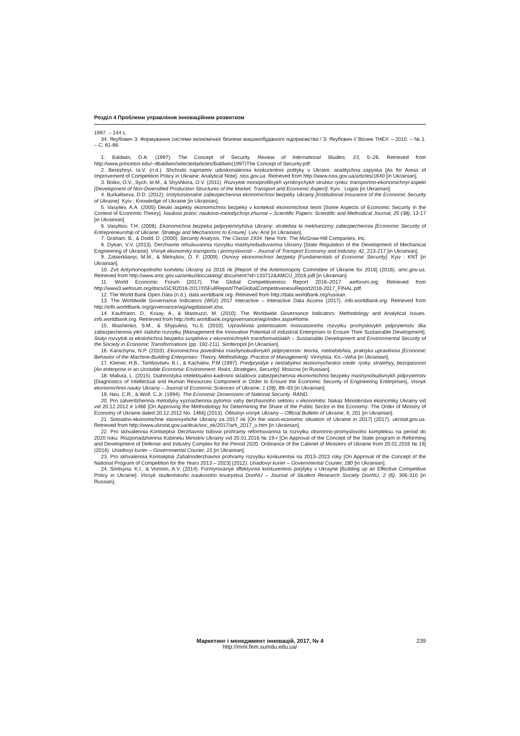Розділ 4 Проблеми управління інноваційним розвитком
1997. – 144 с.
34. Якубович З. Формування системи економічної безпеки машинобудівного підприємства / З. Якубович // Вісник ТНЕУ. – 2010. – № 1. – С. 81-86.
1. Baldwin, D.A. (1997). The Concept of Security. Review of International Studies, 23, 5–26. Retrieved from http://www.princeton.edu/~dbaldwin/selectedarticles/Baldwin(1997)The Concept of Security.pdf.
2. Berezhnyi, Ia.V. (n.d.). Shchodo napriamiv udoskonalennia konkurentnoi polityky v Ukraini: analitychna zapyska [As for Areas of Improvement of Competition Policy in Ukraine: Analytical Note]. niss.gov.ua. Retrieved from http://www.niss.gov.ua/articles/1640 [in Ukrainian].
3. Boiko, O.V., Sych, Ie.M., & Shyshkina, O.V. (2011). Rozvytok monoprofilnykh vyrobnychykh struktur rynku: transportno-ekonomichnyi aspekt [Development of Non-Diversified Production Structures of the Market, Transport and Economic Aspect]. Kyiv : Logos [in Ukrainian].
4. Burkaltseva, D.D. (2012). Instytutsionalne zabezpechennia ekonomichnoi bezpeky Ukrainy [Institutional Insurance of the Economic Security of Ukraine]. Kyiv : Knowledge of Ukraine [in Ukrainian].
5. Vasyliev, A.A. (2005) Deiaki aspekty ekonomichnoi bezpeky v konteksti ekonomichnoi teorii [Some Aspects of Economic Security in the Context of Economic Theory]. Naukovi pratsi: naukovo-metodychnyi zhurnal – Scientific Papers: Scientific and Methodical Journal, 25 (38), 13-17 [in Ukrainian].
6. Vasyltsiv, T.H. (2008). Ekonomichna bezpeka pidpryiemnytstva Ukrainy: stratehiia ta mekhanizmy zabezpechennia [Economic Security of Entrepreneurship of Ukraine: Strategy and Mechanisms to Ensure]. Lviv: Aral [in Ukrainian].
7. Graham, B., & Dodd, D. (2000). Security Analysis. The Classic 1934. New York: The McGraw-Hill Companies, Inc.
8. Dykan, V.V. (2013). Derzhavne rehuliuvannia rozvytku mashynobuduvannia Ukrainy [State Regulation of the Development of Mechanical Engineering of Ukraine]. Visnyk ekonomiky transportu i promyslovosti – Journal of Transport Economy and Industry, 42, 213-217 [in Ukrainian].
9. Zatserklianyi, M.M., & Melnykov, O. F. (2009). Osnovy ekonomichnoi bezpeky [Fundamentals of Economic Security]. Kyiv : KNT [in Ukrainian].
10. Zvit Antymonopolnoho komitetu Ukrainy za 2016 rik [Report of the Antimonopoly Committee of Ukraine for 2016] (2016). amc.gov.ua. Retrieved from http://www.amc.gov.ua/amku/doccatalog/ document?id=133712&AMCU_2016.pdf [in Ukrainian].
11. World Economic Forum (2017). The Global Competitiveness Report 2016–2017. weforum.org. Retrieved from http://www3.weforum.org/docs/GCR2016-2017/05FullReport/TheGlobalCompetitivenessReport2016-2017_FINAL.pdf.
12. The World Bank Open Data (n.d.). data.worldbank.org. Retrieved from http://data.worldbank.org/russian.
13. The Worldwide Governance Indicators (WGI) 2017 Interactive – Interactive Data Access (2017). info.worldbank.org. Retrieved from http://info.worldbank.org/governance/wgi/wgidataset.xlsx.
14. Kaufmann, D., Kraay, A., & Mastruzzi, M. (2010). The Worldwide Governance Indicators: Methodology and Analytical Issues. info.worldbank.org. Retrieved from http://info.worldbank.org/governance/wgi/index.aspx#home.
15. Illiashenko, S.M., & Shypulina, Yu.S. (2010). Upravlinnia potentsialom innovatsiinoho rozvytku promyslovykh pidpryiemstv dlia zabezpechennia yikh staloho rozvytku [Management the Innovative Potential of industrial Enterprises to Ensure Their Sustainable Development]. Stalyi rozvytok ta ekolohichna bezpeka suspilstva v ekonomichnykh transformatsiiakh – Sustainable Development and Environmental Security of the Society in Economic Transformations (pp. 192-211). Simferopol [in Ukrainian].
16. Karachyna, N.P. (2010). Ekonomichna povedinka mashynobudivnykh pidpryiemstv: teoriia, metodolohiia, praktyka upravlinnia [Economic Behavior of the Machine-Building Enterprises: Theory, Methodology, Practice of Management]. Vinnytsia: Kn.–Veha [in Ukrainian].
17. Kleiner, H.B., Tambovtsev, B.I., & Kachalov, P.M (1997). Predpryiatye v nestabylnoi эkonomycheskoi srede: rysky, stratehyy, bezopasnost [An enterprise in an Unstable Economic Environment: Risks, Strategies, Security]. Moscow [in Russian].
18. Maliuta, L. (2015). Diahnostyka intelektualno-kadrovoi skladovoi zabezpechennia ekonomichnoi bezpeky mashynobudivnykh pidpryiemstv [Diagnostics of Intellectual and Human Resources Component in Order to Ensure the Economic Security of Engineering Enterprises]. Visnyk ekonomichnoi nauky Ukrainy – Journal of Economic Sciences of Ukraine, 1 (28), 89–93 [in Ukrainian].
19. Neu, C.R., & Wolf, C.Jr. (1994). The Economic Dimensions of National Security. RAND.
20. Pro zatverdzhennia metodyky vyznachennia pytomoi vahy derzhavnoho sektoru v ekonomitsi: Nakaz Ministerstva ekonomiky Ukrainy vid vid 20.12.2012 # 1466 [On Approving the Methodology for Determining the Share of the Public Sector in the Economy: The Order of Ministry of Economy of Ukraine dated 20.12.2012 No. 1466] (2013). Ofitsiinyi visnyk Ukrainy – Official Bulletin of Ukraine, 6, 201 [in Ukrainian].
21. Sotsialno-ekonomichne stanovyshche Ukrainy za 2017 rik [On the socio-economic situation of Ukraine in 2017] (2017). ukrstat.gov.ua. Retrieved from http://www.ukrstat.gov.ua/druk/soc_ek/2017/arh_2017_u.htm [in Ukrainian].
22. Pro skhvalennia Kontseptsii Derzhavnoi tsilovoi prohramy reformuvannia ta rozvytku oboronno-promyslovoho kompleksu na period do 2020 roku: Rozporiadzhennia Kabinetu Ministriv Ukrainy vid 20.01.2016 № 19-r [On Approval of the Concept of the State program in Reforming and Development of Defense and Industry Complex for the Period 2020. Ordinance of the Cabinet of Ministers of Ukraine from 20.01.2016 № 19] (2016). Uriadovyi kurier – Governmental Courier, 15 [in Ukrainian].
23. Pro skhvalennia Kontseptsii Zahalnoderzhavnoi prohramy rozvytku konkurentsii na 2013–2023 roky [On Approval of the Concept of the National Program of Competition for the Years 2013 – 2023] (2012). Uriadovyi kurier – Governmental Courier, 180 [in Ukrainian].
24. Sinitsyna, K.I., & Voronin, A.V. (2014). Formyrovanye эffektyvnoi konkurentnoi polytyky v Ukrayne [Building up an Effective Competitive Policy in Ukraine]. Visnyk studentskoho naukovoho tovarystva DonNU – Journal of Student Research Society DonNU, 2 (6), 306-310 [in Russian].
Маркетинг і менеджмент інновацій, 2017, № 4 239
http://mmi.fem.sumdu.edu.ua/